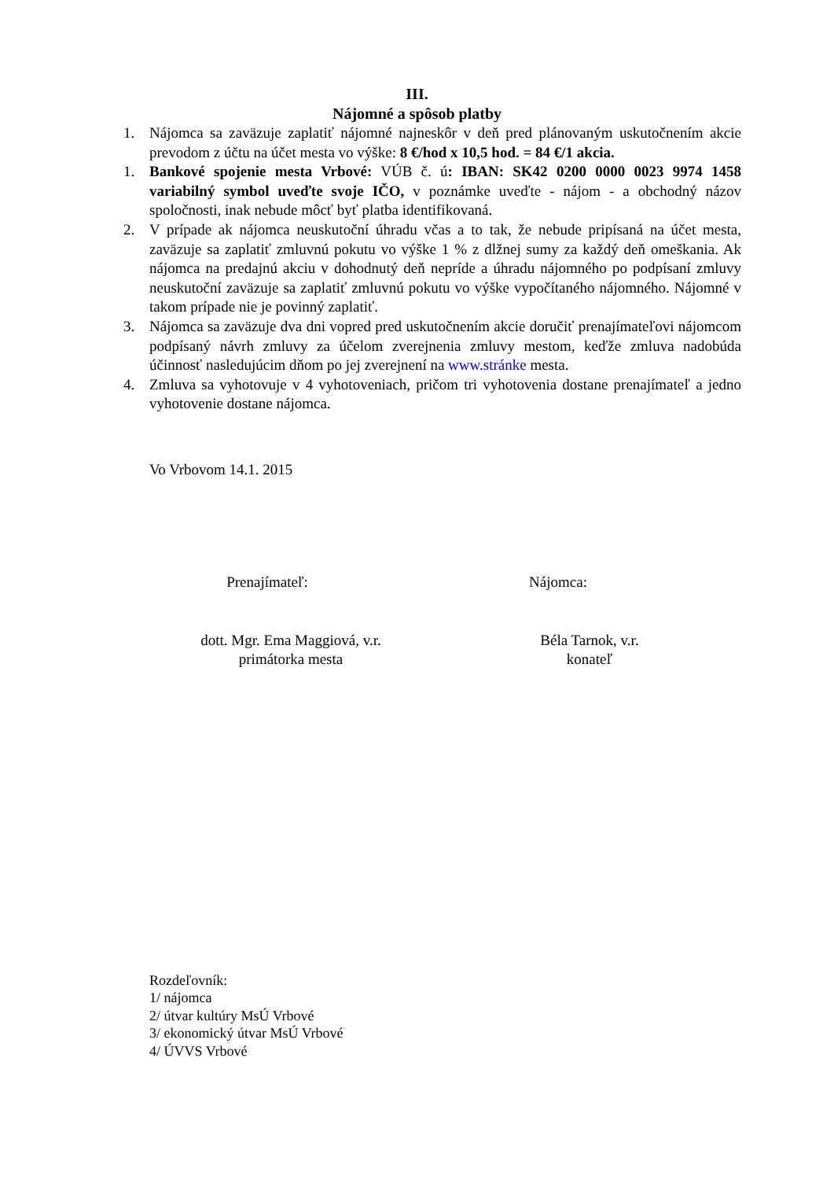III.
Nájomné a spôsob platby
1. Nájomca sa zaväzuje zaplatiť nájomné najneskôr v deň pred plánovaným uskutočnením akcie prevodom z účtu na účet mesta vo výške: 8 €/hod x 10,5 hod. = 84 €/1 akcia.
1. Bankové spojenie mesta Vrbové: VÚB č. ú: IBAN: SK42 0200 0000 0023 9974 1458 variabilný symbol uveďte svoje IČO, v poznámke uveďte - nájom - a obchodný názov spoločnosti, inak nebude môcť byť platba identifikovaná.
2. V prípade ak nájomca neuskutoční úhradu včas a to tak, že nebude pripísaná na účet mesta, zaväzuje sa zaplatiť zmluvnú pokutu vo výške 1 % z dlžnej sumy za každý deň omeškania. Ak nájomca na predajnú akciu v dohodnutý deň nepríde a úhradu nájomného po podpísaní zmluvy neuskutoční zaväzuje sa zaplatiť zmluvnú pokutu vo výške vypočítaného nájomného. Nájomné v takom prípade nie je povinný zaplatiť.
3. Nájomca sa zaväzuje dva dni vopred pred uskutočnením akcie doručiť prenajímateľovi nájomcom podpísaný návrh zmluvy za účelom zverejnenia zmluvy mestom, keďže zmluva nadobúda účinnosť nasledujúcim dňom po jej zverejnení na www.stránke mesta.
4. Zmluva sa vyhotovuje v 4 vyhotoveniach, pričom tri vyhotovenia dostane prenajímateľ a jedno vyhotovenie dostane nájomca.
Vo Vrbovom 14.1. 2015
Prenajímateľ: Nájomca:
dott. Mgr. Ema Maggiová, v.r.
primátorka mesta
Béla Tarnok, v.r.
konateľ
Rozdeľovník:
1/ nájomca
2/ útvar kultúry MsÚ Vrbové
3/ ekonomický útvar MsÚ Vrbové
4/ ÚVVS Vrbové